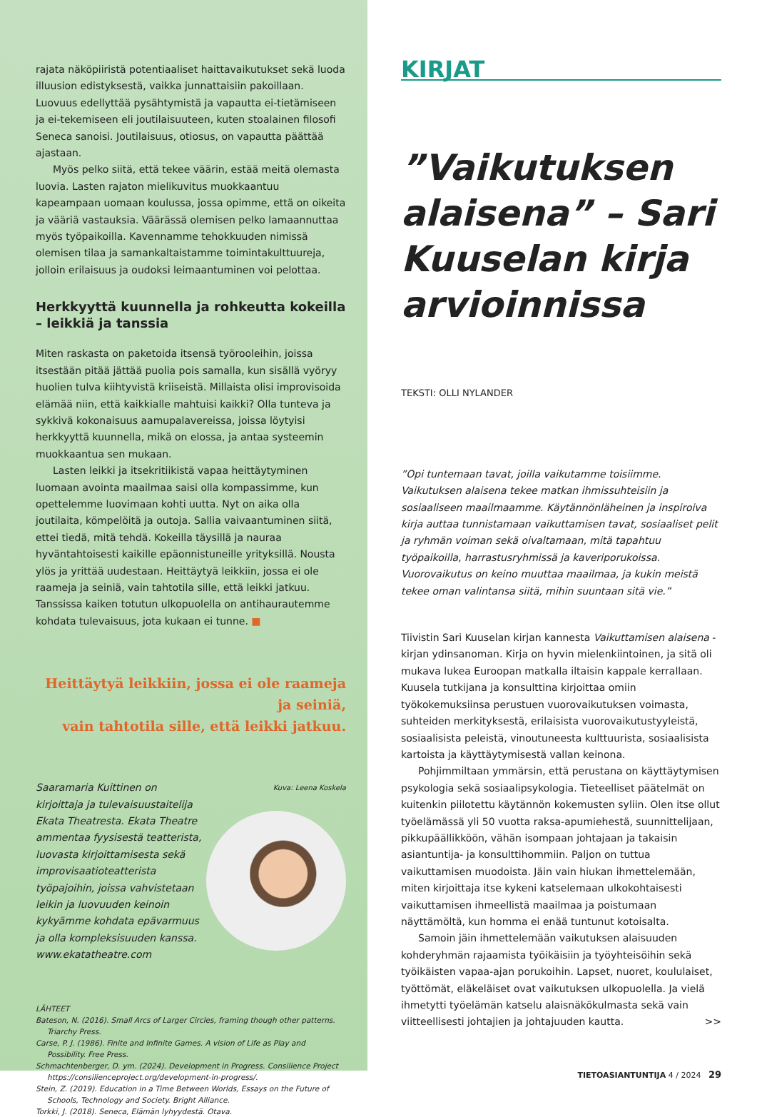rajata näköpiiristä potentiaaliset haittavaikutukset sekä luoda illuusion edistyksestä, vaikka junnattaisiin pakoillaan. Luovuus edellyttää pysähtymistä ja vapautta ei-tietämiseen ja ei-tekemiseen eli joutilaisuuteen, kuten stoalainen filosofi Seneca sanoisi. Joutilaisuus, otiosus, on vapautta päättää ajastaan.
Myös pelko siitä, että tekee väärin, estää meitä olemasta luovia. Lasten rajaton mielikuvitus muokkaantuu kapeampaan uomaan koulussa, jossa opimme, että on oikeita ja vääriä vastauksia. Väärässä olemisen pelko lamaannuttaa myös työpaikoilla. Kavennamme tehokkuuden nimissä olemisen tilaa ja samankaltaistamme toimintakulttuureja, jolloin erilaisuus ja oudoksi leimaantuminen voi pelottaa.
Herkkyyttä kuunnella ja rohkeutta kokeilla – leikkiä ja tanssia
Miten raskasta on paketoida itsensä työrooleihin, joissa itsestään pitää jättää puolia pois samalla, kun sisällä vyöryy huolien tulva kiihtyvistä kriiseistä. Millaista olisi improvisoida elämää niin, että kaikkialle mahtuisi kaikki? Olla tunteva ja sykkivä kokonaisuus aamupalavereissa, joissa löytyisi herkkyyttä kuunnella, mikä on elossa, ja antaa systeemin muokkaantua sen mukaan.
Lasten leikki ja itsekritiikistä vapaa heittäytyminen luomaan avointa maailmaa saisi olla kompassimme, kun opettelemme luovimaan kohti uutta. Nyt on aika olla joutilaita, kömpelöitä ja outoja. Sallia vaivaantuminen siitä, ettei tiedä, mitä tehdä. Kokeilla täysillä ja nauraa hyväntahtoisesti kaikille epäonnistuneille yrityksillä. Nousta ylös ja yrittää uudestaan. Heittäytyä leikkiin, jossa ei ole raameja ja seiniä, vain tahtotila sille, että leikki jatkuu. Tanssissa kaiken totutun ulkopuolella on antihaurautemme kohdata tulevaisuus, jota kukaan ei tunne. ■
Heittäytyä leikkiin, jossa ei ole raameja ja seiniä,
vain tahtotila sille, että leikki jatkuu.
Saaramaria Kuittinen on kirjoittaja ja tulevaisuustaitelija Ekata Theatresta. Ekata Theatre ammentaa fyysisestä teatterista, luovasta kirjoittamisesta sekä improvisaatioteatterista työpajoihin, joissa vahvistetaan leikin ja luovuuden keinoin kykyämme kohdata epävarmuus ja olla kompleksisuuden kanssa. www.ekatatheatre.com
Kuva: Leena Koskela
LÄHTEET
Bateson, N. (2016). Small Arcs of Larger Circles, framing though other patterns. Triarchy Press.
Carse, P. J. (1986). Finite and Infinite Games. A vision of Life as Play and Possibility. Free Press.
Schmachtenberger, D. ym. (2024). Development in Progress. Consilience Project https://consilienceproject.org/development-in-progress/.
Stein, Z. (2019). Education in a Time Between Worlds, Essays on the Future of Schools, Technology and Society. Bright Alliance.
Torkki, J. (2018). Seneca, Elämän lyhyydestä. Otava.
KIRJAT
”Vaikutuksen alaisena” – Sari Kuuselan kirja arvioinnissa
TEKSTI: OLLI NYLANDER
”Opi tuntemaan tavat, joilla vaikutamme toisiimme. Vaikutuksen alaisena tekee matkan ihmissuhteisiin ja sosiaaliseen maailmaamme. Käytännönläheinen ja inspiroiva kirja auttaa tunnistamaan vaikuttamisen tavat, sosiaaliset pelit ja ryhmän voiman sekä oivaltamaan, mitä tapahtuu työpaikoilla, harrastusryhmissä ja kaveriporukoissa. Vuorovaikutus on keino muuttaa maailmaa, ja kukin meistä tekee oman valintansa siitä, mihin suuntaan sitä vie.”
Tiivistin Sari Kuuselan kirjan kannesta Vaikuttamisen alaisena -kirjan ydinsanoman. Kirja on hyvin mielenkiintoinen, ja sitä oli mukava lukea Euroopan matkalla iltaisin kappale kerrallaan. Kuusela tutkijana ja konsulttina kirjoittaa omiin työkokemuksiinsa perustuen vuorovaikutuksen voimasta, suhteiden merkityksestä, erilaisista vuorovaikutustyyleistä, sosiaalisista peleistä, vinoutuneesta kulttuurista, sosiaalisista kartoista ja käyttäytymisestä vallan keinona.
Pohjimmiltaan ymmärsin, että perustana on käyttäytymisen psykologia sekä sosiaalipsykologia. Tieteelliset päätelmät on kuitenkin piilotettu käytännön kokemusten syliin. Olen itse ollut työelämässä yli 50 vuotta raksa-apumiehestä, suunnittelijaan, pikkupäällikköön, vähän isompaan johtajaan ja takaisin asiantuntija- ja konsulttihommiin. Paljon on tuttua vaikuttamisen muodoista. Jäin vain hiukan ihmettelemään, miten kirjoittaja itse kykeni katselemaan ulkokohtaisesti vaikuttamisen ihmeellistä maailmaa ja poistumaan näyttämöltä, kun homma ei enää tuntunut kotoisalta.
Samoin jäin ihmettelemään vaikutuksen alaisuuden kohderyhmän rajaamista työikäisiin ja työyhteisöihin sekä työikäisten vapaa-ajan porukoihin. Lapset, nuoret, koululaiset, työttömät, eläkeläiset ovat vaikutuksen ulkopuolella. Ja vielä ihmetytti työelämän katselu alaisnäkökulmasta sekä vain viitteellisesti johtajien ja johtajuuden kautta. >>
TIETOASIANTUNTIJA 4 / 2024 29